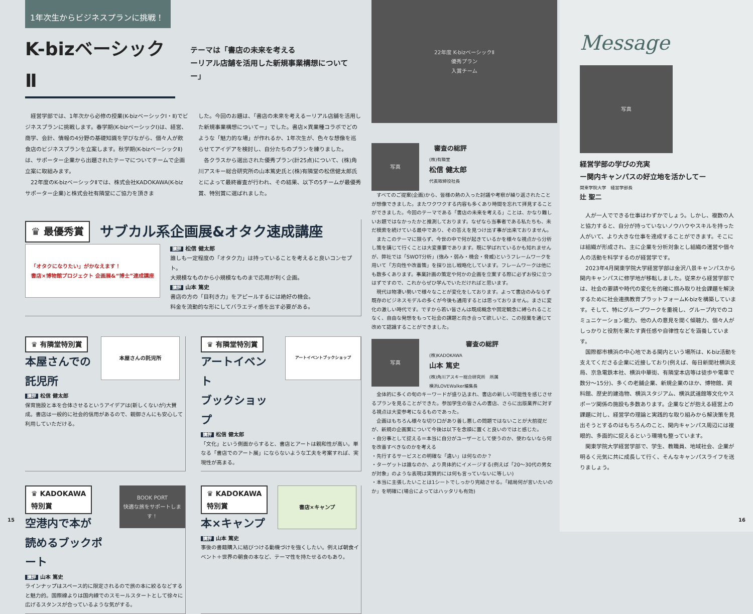1年次生からビジネスプランに挑戦！
K-bizベーシックⅡ
テーマは「書店の未来を考える
ーリアル店舗を活用した新規事業構想についてー」
　経営学部では、1年次から必修の授業(K-bizベーシックⅠ・Ⅱ)でビジネスプランに挑戦します。春学期(K-bizベーシックⅠ)は、経営、商学、会計、情報の4分野の基礎知識を学びながら、個々人が飲食店のビジネスプランを立案します。秋学期(K-bizベーシックⅡ)は、サポーター企業から出題されたテーマについてチームで企画立案に取組みます。
　22年度のK-bizベーシックⅡでは、株式会社KADOKAWA(K-bizサポーター企業)と株式会社有隣堂にご協力を頂きま
した。今回のお題は、「書店の未来を考えるーリアル店舗を活用した新規事業構想についてー」でした。書店×異業種コラボでどのような「魅力的な場」が作れるか、1年次生が、色々な想像を巡らせてアイデアを検討し、自分たちのプランを練りました。
　各クラスから選出された優秀プラン(計25点)について、(株)角川アスキー総合研究所の山本篤史氏と(株)有隣堂の松信健太郎氏とによって最終審査が行われ、その結果、以下の5チームが最優秀賞、特別賞に選ばれました。
♛ 最優秀賞 サブカル系企画展&オタク速成講座
「オタクになりたい」がかなえます！
書店×博物館プロジェクト 企画展&“博士”速成講座
講評 松信 健太郎
誰しも一定程度の「オタク力」は持っていることを考えると良いコンセプト。
大規模なものから小規模なものまで応用が利く企画。
講評 山本 篤史
書店の方の「目利き力」をアピールするには絶好の機会。
料金を流動的な形にしてバラエティ感を出す必要がある。
♛ 有隣堂特別賞
本屋さんでの
託児所
本屋さんの託児所
講評 松信 健太郎
保育施設と本を合体させるというアイデアは(新しくないが)大賛成。書店は一般的に社会的信用があるので、親御さんにも安心して利用していただける。
♛ 有隣堂特別賞
アートイベント
ブックショップ
アートイベントブックショップ
講評 松信 健太郎
「文化」という側面からすると、書店とアートは親和性が高い。単なる「書店でのアート展」にならないような工夫を考案すれば、実現性が高まる。
♛ KADOKAWA
特別賞
空港内で本が
読めるブックポート
BOOK PORT
快適な旅をサポートします！
講評 山本 篤史
ラインナップはスペース的に限定されるので旅の本に絞るなどすると魅力的。国際線よりは国内線でのスモールスタートとして徐々に広げるスタンスが合っているような気がする。
♛ KADOKAWA
特別賞
本×キャンプ
書店×キャンプ
講評 山本 篤史
事後の書籍購入に結びつける動機づけを強くしたい。例えば朝食イベント＋世界の朝食の本など、テーマ性を持たせるのもあり。
15
22年度 K-bizベーシックⅡ
優秀プラン
入賞チーム
写真
審査の総評
(株)有隣堂
松信 健太郎
代表取締役社長
　すべてのご提案(企画)から、皆様の熱の入った討議や考察が繰り返されたことが想像できました。またワクワクする内容も多くあり時間を忘れて拝見することができました。今回のテーマである「書店の未来を考える」ことは、かなり難しいお題ではなかったかと推測しております。なぜなら当事者である私たちも、未だ模索を続けている最中であり、その答えを見つけ出す事が出来ておりません。
　またこのテーマに限らず、今世の中で何が起きているかを様々な視点から分析し策を講じて行くことは大変重要であります。既に学ばれているかも知れませんが、弊社では「SWOT分析」(強み・弱み・機会・脅威)というフレームワークを用いて「方向性や改善策」を探り出し戦略化しています。フレームワークは他にも数多くあります。事業計画の策定や何かの企画を立案する際に必ずお役に立つはずですので、これからぜひ学んでいただければと思います。
　現代は物凄い勢いで様々なことが変化をしております。よって書店のみならず既存のビジネスモデルの多くが今後も通用するとは思っておりません。まさに変化の激しい時代です。ですから若い皆さんは既成概念や固定観念に縛られることなく、自由な発想をもって社会の課題と向き合って欲しいと、この授業を通じて改めて認識することができました。
写真
審査の総評
(株)KADOKAWA
山本 篤史
(株)角川アスキー総合研究所　所属
横浜LOVEWalker編集長
　全体的に多くの旬のキーワードが盛り込まれ、書店の新しい可能性を感じさせるプランを見ることができた。参加学生の皆さんの書店、さらに出版業界に対する視点は大変参考になるものであった。
　企画はもちろん様々な切り口があり善し悪しの問題ではないことが大前提だが、新規の企画案について今後は以下を念頭に置くと良いのではと感じた。
・自分事として捉える＝本当に自分がユーザーとして使うのか、使わないなら何を改善すべきなのかを考える
・先行するサービスとの明確な「違い」は何なのか？
・ターゲットは誰なのか、より具体的にイメージする(例えば「20〜30代の男女が対象」のような表現は実質的には何も言っていないに等しい)
・本当に主張したいことは1シートでしっかり完結させる。「結局何が言いたいのか」を明確に(場合によってはハッタリも有効)
Message
写真
経営学部の学びの充実
ー関内キャンパスの好立地を活かしてー
関東学院大学　経営学部長
辻 聖二
　人が一人でできる仕事はわずかでしょう。しかし、複数の人と協力すると、自分が持っていないノウハウやスキルを持った人がいて、より大きな仕事を達成することができます。そこには組織が形成され、主に企業を分析対象とし組織の運営や個々人の活動を科学するのが経営学です。
　2023年4月関東学院大学経営学部は金沢八景キャンパスから関内キャンパスに修学地が移転しました。従来から経営学部では、社会の要請や時代の変化を的確に掴み取り社会課題を解決するために社会連携教育プラットフォームK-bizを構築しています。そして、特にグループワークを重視し、グループ内でのコミュニケーション能力、他の人の意見を聞く傾聴力、個々人がしっかりと役割を果たす責任感や自律性などを涵養しています。
　国際都市横浜の中心地である関内という場所は、K-biz活動を支えてくださる企業に近接しており(例えば、毎日新聞社横浜支局、京急電鉄本社、横浜中華街、有隣堂本店等は徒歩や電車で数分〜15分)、多くの老舗企業、新規企業のほか、博物館、資料館、歴史的建造物、横浜スタジアム、横浜武道館等文化やスポーツ関係の施設も多数あります。企業などが抱える経営上の課題に対し、経営学の理論と実践的な取り組みから解決策を見出そうとするのはもちろんのこと、関内キャンパス周辺には複眼的、多面的に捉えるという環境も整っています。
　関東学院大学経営学部で、学生、教職員、地域社会、企業が明るく元気に共に成長して行く、そんなキャンパスライフを送りましょう。
16